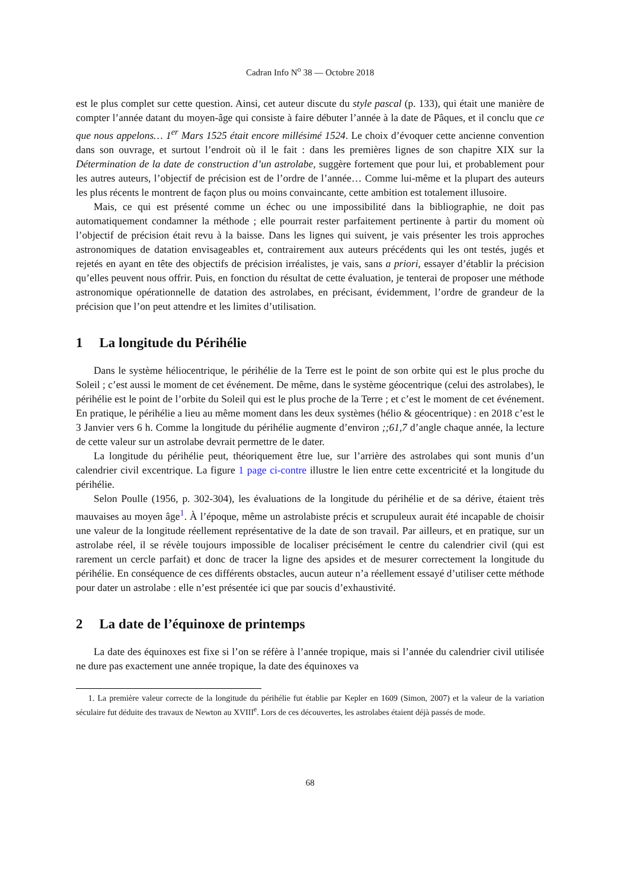Cadran Info N<sup>o</sup> 38 — Octobre 2018
est le plus complet sur cette question. Ainsi, cet auteur discute du style pascal (p. 133), qui était une manière de compter l’année datant du moyen-âge qui consiste à faire débuter l’année à la date de Pâques, et il conclu que ce que nous appelons… 1<sup>er</sup> Mars 1525 était encore millésimé 1524. Le choix d’évoquer cette ancienne convention dans son ouvrage, et surtout l’endroit où il le fait : dans les premières lignes de son chapitre XIX sur la Détermination de la date de construction d’un astrolabe, suggère fortement que pour lui, et probablement pour les autres auteurs, l’objectif de précision est de l’ordre de l’année… Comme lui-même et la plupart des auteurs les plus récents le montrent de façon plus ou moins convaincante, cette ambition est totalement illusoire.
Mais, ce qui est présenté comme un échec ou une impossibilité dans la bibliographie, ne doit pas automatiquement condamner la méthode ; elle pourrait rester parfaitement pertinente à partir du moment où l’objectif de précision était revu à la baisse. Dans les lignes qui suivent, je vais présenter les trois approches astronomiques de datation envisageables et, contrairement aux auteurs précédents qui les ont testés, jugés et rejetés en ayant en tête des objectifs de précision irréalistes, je vais, sans a priori, essayer d’établir la précision qu’elles peuvent nous offrir. Puis, en fonction du résultat de cette évaluation, je tenterai de proposer une méthode astronomique opérationnelle de datation des astrolabes, en précisant, évidemment, l’ordre de grandeur de la précision que l’on peut attendre et les limites d’utilisation.
1 La longitude du Périhélie
Dans le système héliocentrique, le périhélie de la Terre est le point de son orbite qui est le plus proche du Soleil ; c’est aussi le moment de cet événement. De même, dans le système géocentrique (celui des astrolabes), le périhélie est le point de l’orbite du Soleil qui est le plus proche de la Terre ; et c’est le moment de cet événement. En pratique, le périhélie a lieu au même moment dans les deux systèmes (hélio & géocentrique) : en 2018 c’est le 3 Janvier vers 6 h. Comme la longitude du périhélie augmente d’environ ;;61,7 d’angle chaque année, la lecture de cette valeur sur un astrolabe devrait permettre de le dater.
La longitude du périhélie peut, théoriquement être lue, sur l’arrière des astrolabes qui sont munis d’un calendrier civil excentrique. La figure 1 page ci-contre illustre le lien entre cette excentricité et la longitude du périhélie.
Selon Poulle (1956, p. 302-304), les évaluations de la longitude du périhélie et de sa dérive, étaient très mauvaises au moyen âge<sup>1</sup>. À l’époque, même un astrolabiste précis et scrupuleux aurait été incapable de choisir une valeur de la longitude réellement représentative de la date de son travail. Par ailleurs, et en pratique, sur un astrolabe réel, il se révèle toujours impossible de localiser précisément le centre du calendrier civil (qui est rarement un cercle parfait) et donc de tracer la ligne des apsides et de mesurer correctement la longitude du périhélie. En conséquence de ces différents obstacles, aucun auteur n’a réellement essayé d’utiliser cette méthode pour dater un astrolabe : elle n’est présentée ici que par soucis d’exhaustivité.
2 La date de l’équinoxe de printemps
La date des équinoxes est fixe si l’on se réfère à l’année tropique, mais si l’année du calendrier civil utilisée ne dure pas exactement une année tropique, la date des équinoxes va
1. La première valeur correcte de la longitude du périhélie fut établie par Kepler en 1609 (Simon, 2007) et la valeur de la variation séculaire fut déduite des travaux de Newton au XVIII<sup>e</sup>. Lors de ces découvertes, les astrolabes étaient déjà passés de mode.
68